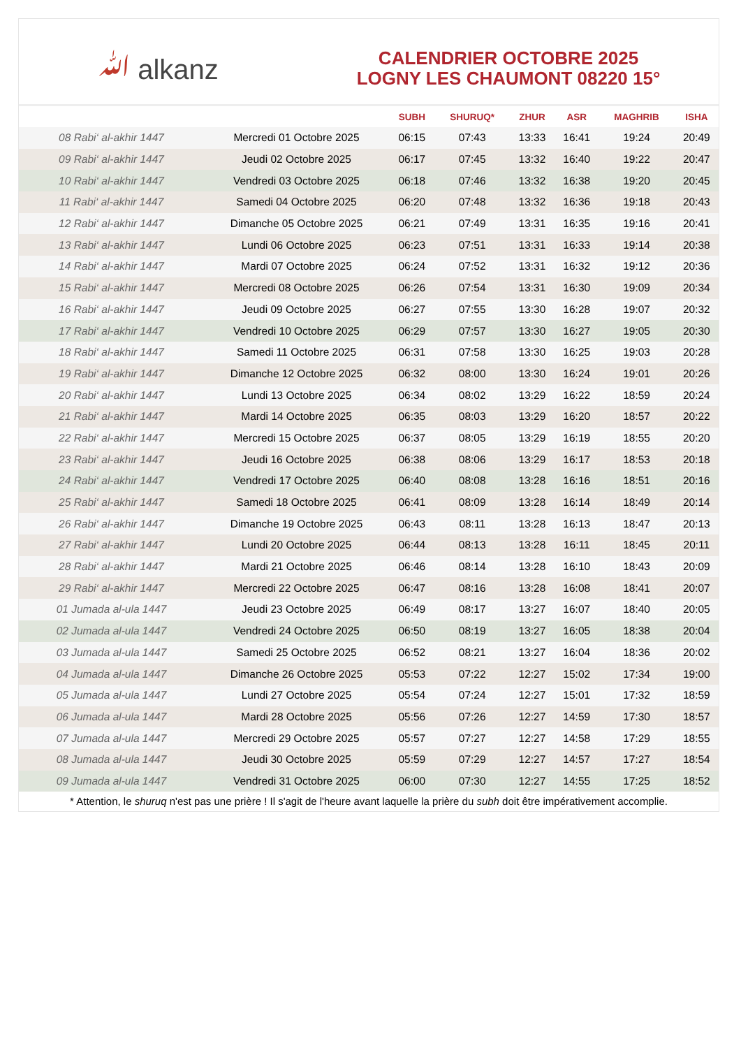ﷲ alkanz
CALENDRIER OCTOBRE 2025
LOGNY LES CHAUMONT 08220 15°
| | | SUBH | SHURUQ* | ZHUR | ASR | MAGHRIB | ISHA |
| --- | --- | --- | --- | --- | --- | --- | --- |
| 08 Rabi‘ al-akhir 1447 | Mercredi 01 Octobre 2025 | 06:15 | 07:43 | 13:33 | 16:41 | 19:24 | 20:49 |
| 09 Rabi‘ al-akhir 1447 | Jeudi 02 Octobre 2025 | 06:17 | 07:45 | 13:32 | 16:40 | 19:22 | 20:47 |
| 10 Rabi‘ al-akhir 1447 | Vendredi 03 Octobre 2025 | 06:18 | 07:46 | 13:32 | 16:38 | 19:20 | 20:45 |
| 11 Rabi‘ al-akhir 1447 | Samedi 04 Octobre 2025 | 06:20 | 07:48 | 13:32 | 16:36 | 19:18 | 20:43 |
| 12 Rabi‘ al-akhir 1447 | Dimanche 05 Octobre 2025 | 06:21 | 07:49 | 13:31 | 16:35 | 19:16 | 20:41 |
| 13 Rabi‘ al-akhir 1447 | Lundi 06 Octobre 2025 | 06:23 | 07:51 | 13:31 | 16:33 | 19:14 | 20:38 |
| 14 Rabi‘ al-akhir 1447 | Mardi 07 Octobre 2025 | 06:24 | 07:52 | 13:31 | 16:32 | 19:12 | 20:36 |
| 15 Rabi‘ al-akhir 1447 | Mercredi 08 Octobre 2025 | 06:26 | 07:54 | 13:31 | 16:30 | 19:09 | 20:34 |
| 16 Rabi‘ al-akhir 1447 | Jeudi 09 Octobre 2025 | 06:27 | 07:55 | 13:30 | 16:28 | 19:07 | 20:32 |
| 17 Rabi‘ al-akhir 1447 | Vendredi 10 Octobre 2025 | 06:29 | 07:57 | 13:30 | 16:27 | 19:05 | 20:30 |
| 18 Rabi‘ al-akhir 1447 | Samedi 11 Octobre 2025 | 06:31 | 07:58 | 13:30 | 16:25 | 19:03 | 20:28 |
| 19 Rabi‘ al-akhir 1447 | Dimanche 12 Octobre 2025 | 06:32 | 08:00 | 13:30 | 16:24 | 19:01 | 20:26 |
| 20 Rabi‘ al-akhir 1447 | Lundi 13 Octobre 2025 | 06:34 | 08:02 | 13:29 | 16:22 | 18:59 | 20:24 |
| 21 Rabi‘ al-akhir 1447 | Mardi 14 Octobre 2025 | 06:35 | 08:03 | 13:29 | 16:20 | 18:57 | 20:22 |
| 22 Rabi‘ al-akhir 1447 | Mercredi 15 Octobre 2025 | 06:37 | 08:05 | 13:29 | 16:19 | 18:55 | 20:20 |
| 23 Rabi‘ al-akhir 1447 | Jeudi 16 Octobre 2025 | 06:38 | 08:06 | 13:29 | 16:17 | 18:53 | 20:18 |
| 24 Rabi‘ al-akhir 1447 | Vendredi 17 Octobre 2025 | 06:40 | 08:08 | 13:28 | 16:16 | 18:51 | 20:16 |
| 25 Rabi‘ al-akhir 1447 | Samedi 18 Octobre 2025 | 06:41 | 08:09 | 13:28 | 16:14 | 18:49 | 20:14 |
| 26 Rabi‘ al-akhir 1447 | Dimanche 19 Octobre 2025 | 06:43 | 08:11 | 13:28 | 16:13 | 18:47 | 20:13 |
| 27 Rabi‘ al-akhir 1447 | Lundi 20 Octobre 2025 | 06:44 | 08:13 | 13:28 | 16:11 | 18:45 | 20:11 |
| 28 Rabi‘ al-akhir 1447 | Mardi 21 Octobre 2025 | 06:46 | 08:14 | 13:28 | 16:10 | 18:43 | 20:09 |
| 29 Rabi‘ al-akhir 1447 | Mercredi 22 Octobre 2025 | 06:47 | 08:16 | 13:28 | 16:08 | 18:41 | 20:07 |
| 01 Jumada al-ula 1447 | Jeudi 23 Octobre 2025 | 06:49 | 08:17 | 13:27 | 16:07 | 18:40 | 20:05 |
| 02 Jumada al-ula 1447 | Vendredi 24 Octobre 2025 | 06:50 | 08:19 | 13:27 | 16:05 | 18:38 | 20:04 |
| 03 Jumada al-ula 1447 | Samedi 25 Octobre 2025 | 06:52 | 08:21 | 13:27 | 16:04 | 18:36 | 20:02 |
| 04 Jumada al-ula 1447 | Dimanche 26 Octobre 2025 | 05:53 | 07:22 | 12:27 | 15:02 | 17:34 | 19:00 |
| 05 Jumada al-ula 1447 | Lundi 27 Octobre 2025 | 05:54 | 07:24 | 12:27 | 15:01 | 17:32 | 18:59 |
| 06 Jumada al-ula 1447 | Mardi 28 Octobre 2025 | 05:56 | 07:26 | 12:27 | 14:59 | 17:30 | 18:57 |
| 07 Jumada al-ula 1447 | Mercredi 29 Octobre 2025 | 05:57 | 07:27 | 12:27 | 14:58 | 17:29 | 18:55 |
| 08 Jumada al-ula 1447 | Jeudi 30 Octobre 2025 | 05:59 | 07:29 | 12:27 | 14:57 | 17:27 | 18:54 |
| 09 Jumada al-ula 1447 | Vendredi 31 Octobre 2025 | 06:00 | 07:30 | 12:27 | 14:55 | 17:25 | 18:52 |
* Attention, le shuruq n'est pas une prière ! Il s'agit de l'heure avant laquelle la prière du subh doit être impérativement accomplie.